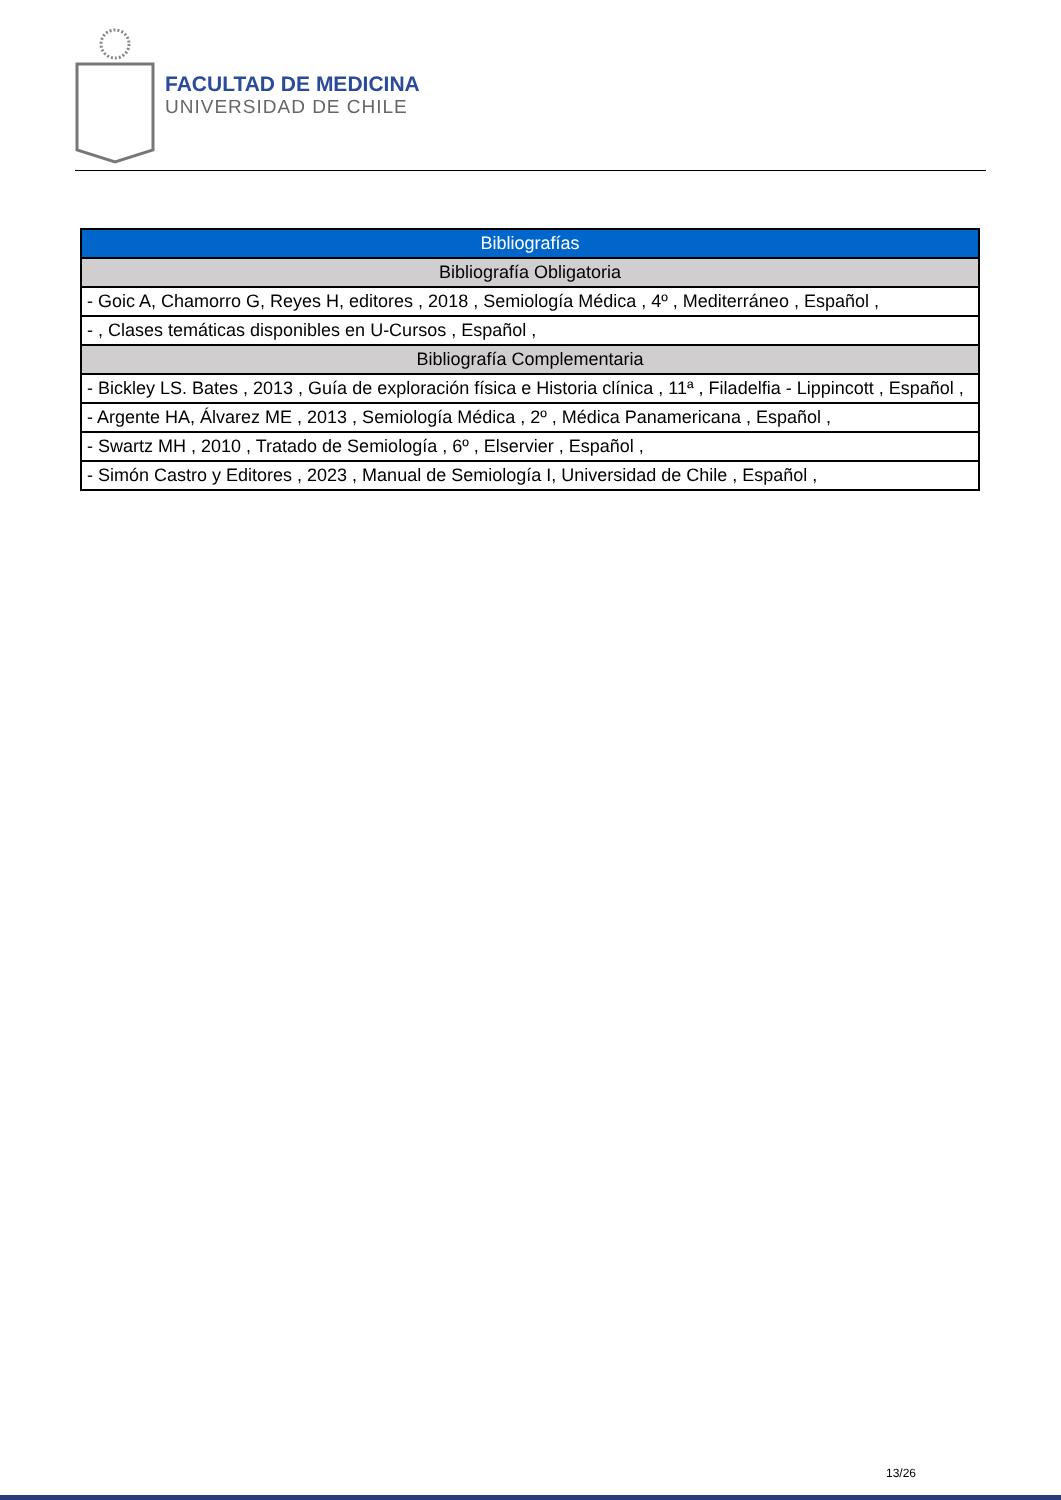FACULTAD DE MEDICINA
UNIVERSIDAD DE CHILE
| Bibliografías |
| --- |
| Bibliografía Obligatoria |
| - Goic A, Chamorro G, Reyes H, editores , 2018 , Semiología Médica , 4º , Mediterráneo , Español , |
| - , Clases temáticas disponibles en U-Cursos , Español , |
| Bibliografía Complementaria |
| - Bickley LS. Bates , 2013 , Guía de exploración física e Historia clínica , 11ª , Filadelfia - Lippincott , Español , |
| - Argente HA, Álvarez ME , 2013 , Semiología Médica , 2º , Médica Panamericana , Español , |
| - Swartz MH , 2010 , Tratado de Semiología , 6º , Elservier , Español , |
| - Simón Castro y Editores , 2023 , Manual de Semiología I, Universidad de Chile , Español , |
13/26